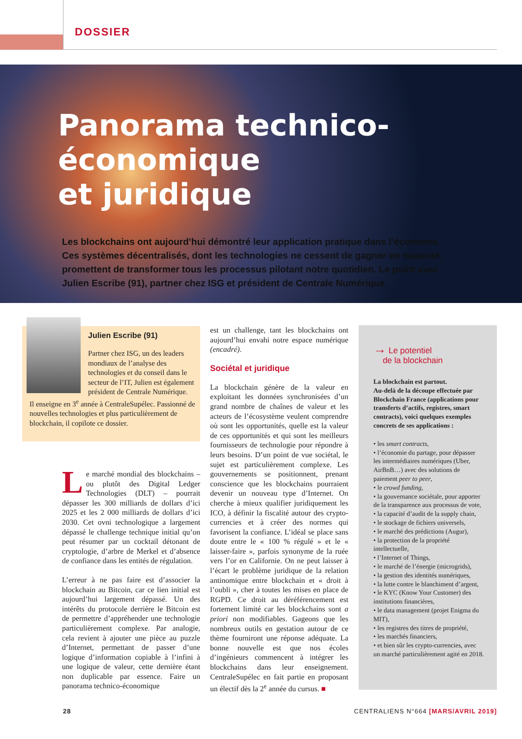DOSSIER
Panorama technico-économique
et juridique
Les blockchains ont aujourd’hui démontré leur application pratique dans l’économie. Ces systèmes décentralisés, dont les technologies ne cessent de gagner en maturité, promettent de transformer tous les processus pilotant notre quotidien. Le point avec Julien Escribe (91), partner chez ISG et président de Centrale Numérique.
Julien Escribe (91)
Partner chez ISG, un des leaders mondiaux de l’analyse des technologies et du conseil dans le secteur de l’IT, Julien est également président de Centrale Numérique.
Il enseigne en 3<sup>e</sup> année à CentraleSupélec. Passionné de nouvelles technologies et plus particulièrement de blockchain, il copilote ce dossier.
Le marché mondial des blockchains – ou plutôt des Digital Ledger Technologies (DLT) – pourrait dépasser les 300 milliards de dollars d’ici 2025 et les 2 000 milliards de dollars d’ici 2030. Cet ovni technologique a largement dépassé le challenge technique initial qu’on peut résumer par un cocktail détonant de cryptologie, d’arbre de Merkel et d’absence de confiance dans les entités de régulation.
L’erreur à ne pas faire est d’associer la blockchain au Bitcoin, car ce lien initial est aujourd’hui largement dépassé. Un des intérêts du protocole derrière le Bitcoin est de permettre d’appréhender une technologie particulièrement complexe. Par analogie, cela revient à ajouter une pièce au puzzle d’Internet, permettant de passer d’une logique d’information copiable à l’infini à une logique de valeur, cette dernière étant non duplicable par essence. Faire un panorama technico-économique
est un challenge, tant les blockchains ont aujourd’hui envahi notre espace numérique (encadré).
Sociétal et juridique
La blockchain génère de la valeur en exploitant les données synchronisées d’un grand nombre de chaînes de valeur et les acteurs de l’écosystème veulent comprendre où sont les opportunités, quelle est la valeur de ces opportunités et qui sont les meilleurs fournisseurs de technologie pour répondre à leurs besoins. D’un point de vue sociétal, le sujet est particulièrement complexe. Les gouvernements se positionnent, prenant conscience que les blockchains pourraient devenir un nouveau type d’Internet. On cherche à mieux qualifier juridiquement les ICO, à définir la fiscalité autour des crypto-currencies et à créer des normes qui favorisent la confiance. L’idéal se place sans doute entre le « 100 % régulé » et le « laisser-faire », parfois synonyme de la ruée vers l’or en Californie. On ne peut laisser à l’écart le problème juridique de la relation antinomique entre blockchain et « droit à l’oubli », cher à toutes les mises en place de RGPD. Ce droit au déréférencement est fortement limité car les blockchains sont a priori non modifiables. Gageons que les nombreux outils en gestation autour de ce thème fourniront une réponse adéquate. La bonne nouvelle est que nos écoles d’ingénieurs commencent à intégrer les blockchains dans leur enseignement. CentraleSupélec en fait partie en proposant un électif dès la 2<sup>e</sup> année du cursus. ■
→ Le potentiel
de la blockchain
La blockchain est partout.
Au-delà de la découpe effectuée par Blockchain France (applications pour transferts d’actifs, registres, smart contracts), voici quelques exemples concrets de ses applications :
• les smart contracts,
• l’économie du partage, pour dépasser les intermédiaires numériques (Uber, AirBnB…) avec des solutions de paiement peer to peer,
• le crowd funding,
• la gouvernance sociétale, pour apporter de la transparence aux processus de vote,
• la capacité d’audit de la supply chain,
• le stockage de fichiers universels,
• le marché des prédictions (Augur),
• la protection de la propriété intellectuelle,
• l’Internet of Things,
• le marché de l’énergie (microgrids),
• la gestion des identités numériques,
• la lutte contre le blanchiment d’argent,
• le KYC (Know Your Customer) des institutions financières,
• le data management (projet Enigma du MIT),
• les registres des titres de propriété,
• les marchés financiers,
• et bien sûr les crypto-currencies, avec un marché particulièrement agité en 2018.
28
CENTRALIENS N°664 [MARS/AVRIL 2019]